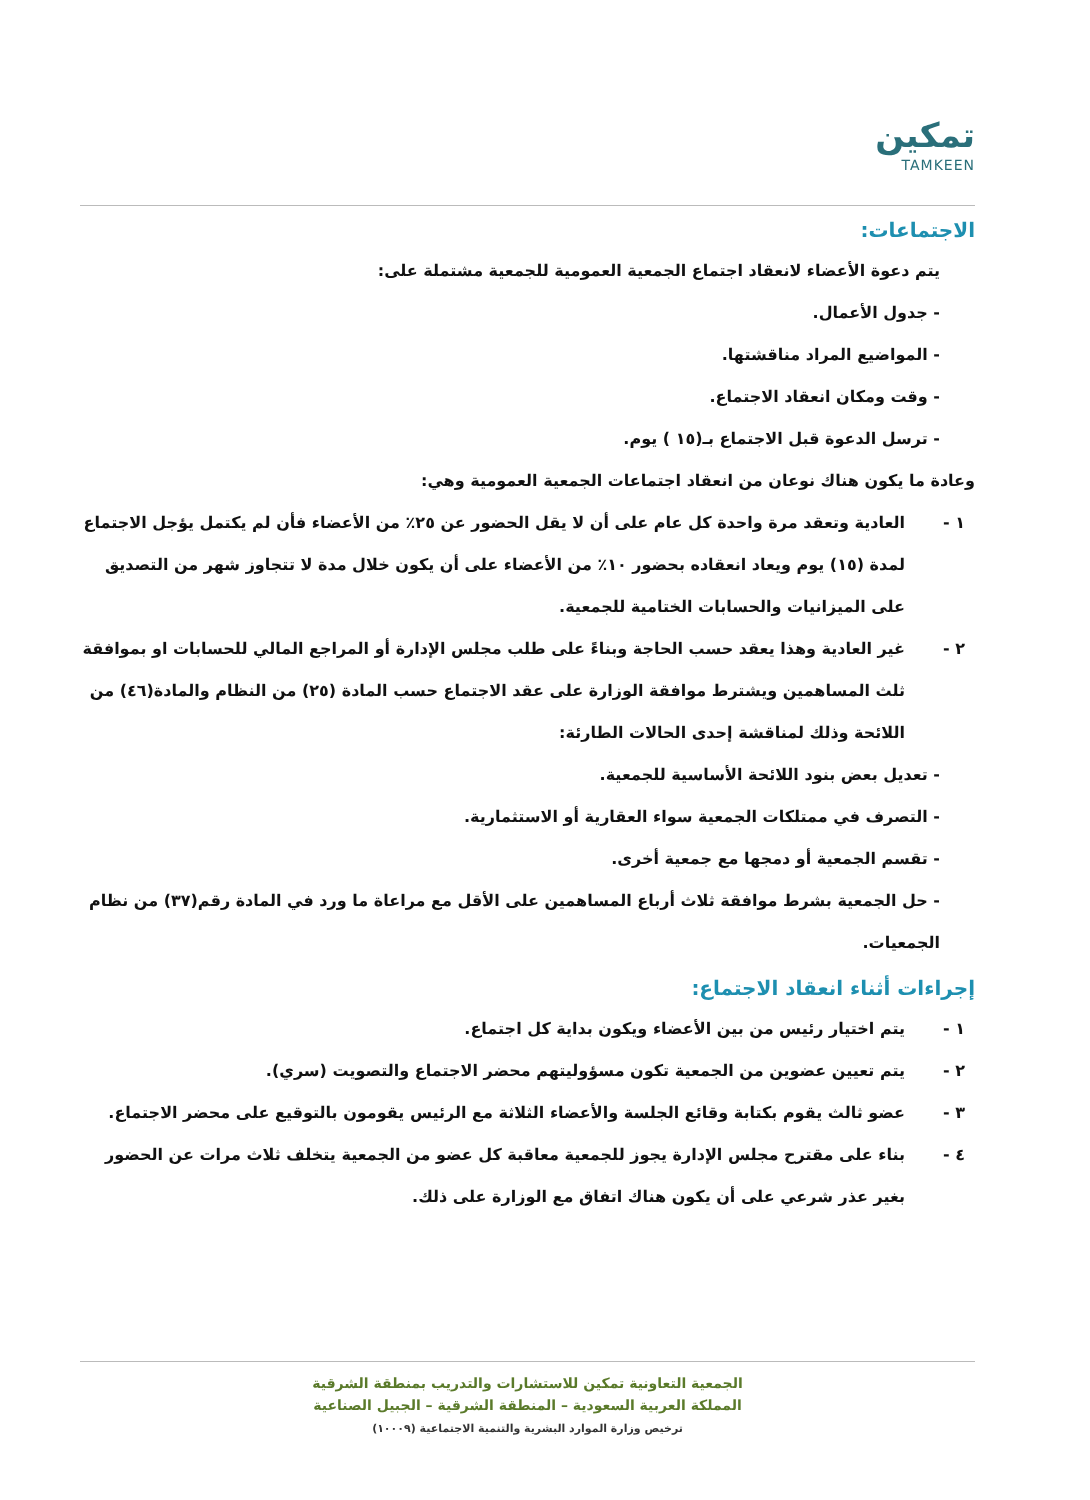تمكين
TAMKEEN
الاجتماعات:
يتم دعوة الأعضاء لانعقاد اجتماع الجمعية العمومية للجمعية مشتملة على:
- جدول الأعمال.
- المواضيع المراد مناقشتها.
- وقت ومكان انعقاد الاجتماع.
- ترسل الدعوة قبل الاجتماع بـ(١٥ ) يوم.
وعادة ما يكون هناك نوعان من انعقاد اجتماعات الجمعية العمومية وهي:
١ - العادية وتعقد مرة واحدة كل عام على أن لا يقل الحضور عن ٢٥٪ من الأعضاء فأن لم يكتمل يؤجل الاجتماع لمدة (١٥) يوم ويعاد انعقاده بحضور ١٠٪ من الأعضاء على أن يكون خلال مدة لا تتجاوز شهر من التصديق على الميزانيات والحسابات الختامية للجمعية.
٢ - غير العادية وهذا يعقد حسب الحاجة وبناءً على طلب مجلس الإدارة أو المراجع المالي للحسابات او بموافقة ثلث المساهمين ويشترط موافقة الوزارة على عقد الاجتماع حسب المادة (٢٥) من النظام والمادة(٤٦) من اللائحة وذلك لمناقشة إحدى الحالات الطارئة:
- تعديل بعض بنود اللائحة الأساسية للجمعية.
- التصرف في ممتلكات الجمعية سواء العقارية أو الاستثمارية.
- تقسم الجمعية أو دمجها مع جمعية أخرى.
- حل الجمعية بشرط موافقة ثلاث أرباع المساهمين على الأقل مع مراعاة ما ورد في المادة رقم(٣٧) من نظام الجمعيات.
إجراءات أثناء انعقاد الاجتماع:
١ - يتم اختيار رئيس من بين الأعضاء ويكون بداية كل اجتماع.
٢ - يتم تعيين عضوين من الجمعية تكون مسؤوليتهم محضر الاجتماع والتصويت (سري).
٣ - عضو ثالث يقوم بكتابة وقائع الجلسة والأعضاء الثلاثة مع الرئيس يقومون بالتوقيع على محضر الاجتماع.
٤ - بناء على مقترح مجلس الإدارة يجوز للجمعية معاقبة كل عضو من الجمعية يتخلف ثلاث مرات عن الحضور بغير عذر شرعي على أن يكون هناك اتفاق مع الوزارة على ذلك.
الجمعية التعاونية تمكين للاستشارات والتدريب بمنطقة الشرقية
المملكة العربية السعودية – المنطقة الشرقية – الجبيل الصناعية
ترخيص وزارة الموارد البشرية والتنمية الاجتماعية (١٠٠٠٩)